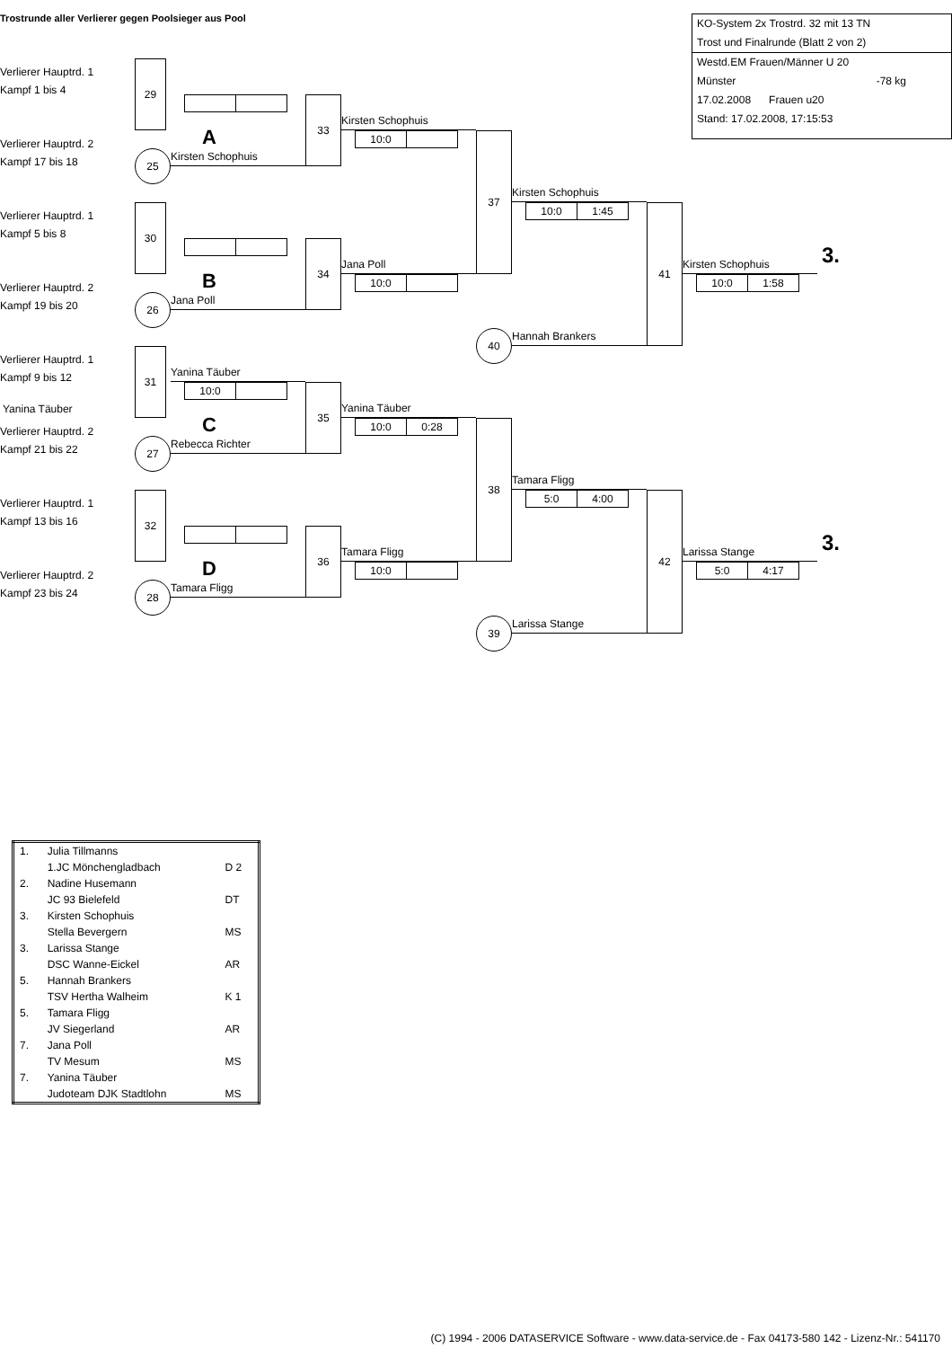Trostrunde aller Verlierer gegen Poolsieger aus Pool
KO-System 2x Trostrd. 32 mit 13 TN
Trost und Finalrunde (Blatt 2 von 2)
Westd.EM Frauen/Männer U 20
Münster -78 kg
17.02.2008 Frauen u20
Stand: 17.02.2008, 17:15:53
Verlierer Hauptrd. 1
Kampf 1 bis 4
29
A
Verlierer Hauptrd. 2
Kampf 17 bis 18
25
Kirsten Schophuis
33
Kirsten Schophuis
10:0
37
Kirsten Schophuis
10:0 1:45
Verlierer Hauptrd. 1
Kampf 5 bis 8
30
B
Verlierer Hauptrd. 2
Kampf 19 bis 20
26
Jana Poll
34
Jana Poll
10:0
40
Hannah Brankers
41
Kirsten Schophuis
3.
10:0 1:58
Verlierer Hauptrd. 1
Kampf 9 bis 12
31
Yanina Täuber
10:0
Yanina Täuber
C
Verlierer Hauptrd. 2
Kampf 21 bis 22
27
Rebecca Richter
35
Yanina Täuber
10:0 0:28
38
Tamara Fligg
5:0 4:00
Verlierer Hauptrd. 1
Kampf 13 bis 16
32
D
Verlierer Hauptrd. 2
Kampf 23 bis 24
28
Tamara Fligg
36
Tamara Fligg
10:0
39
Larissa Stange
42
Larissa Stange
3.
5:0 4:17
| 1. | Julia Tillmanns | |
| | 1.JC Mönchengladbach | D 2 |
| 2. | Nadine Husemann | |
| | JC 93 Bielefeld | DT |
| 3. | Kirsten Schophuis | |
| | Stella Bevergern | MS |
| 3. | Larissa Stange | |
| | DSC Wanne-Eickel | AR |
| 5. | Hannah Brankers | |
| | TSV Hertha Walheim | K 1 |
| 5. | Tamara Fligg | |
| | JV Siegerland | AR |
| 7. | Jana Poll | |
| | TV Mesum | MS |
| 7. | Yanina Täuber | |
| | Judoteam DJK Stadtlohn | MS |
(C) 1994 - 2006 DATASERVICE Software - www.data-service.de - Fax 04173-580 142 - Lizenz-Nr.: 541170